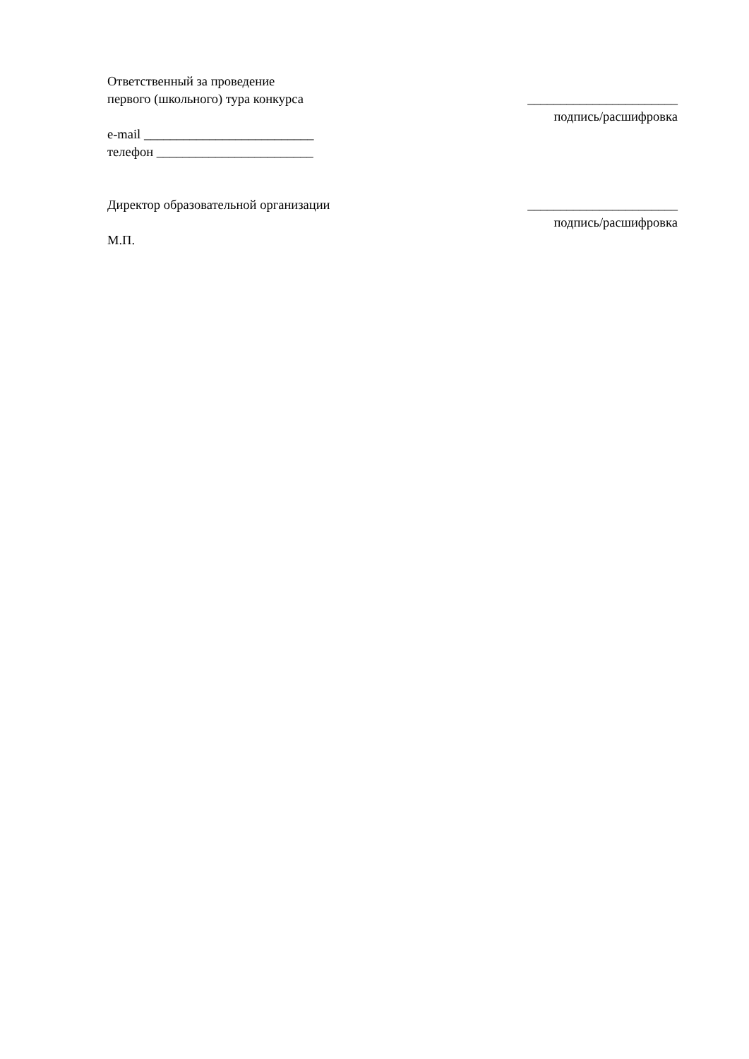Ответственный за проведение
первого (школьного) тура конкурса
_______________________
подпись/расшифровка
e-mail __________________________
телефон ________________________
Директор образовательной организации
М.П.
_______________________
подпись/расшифровка